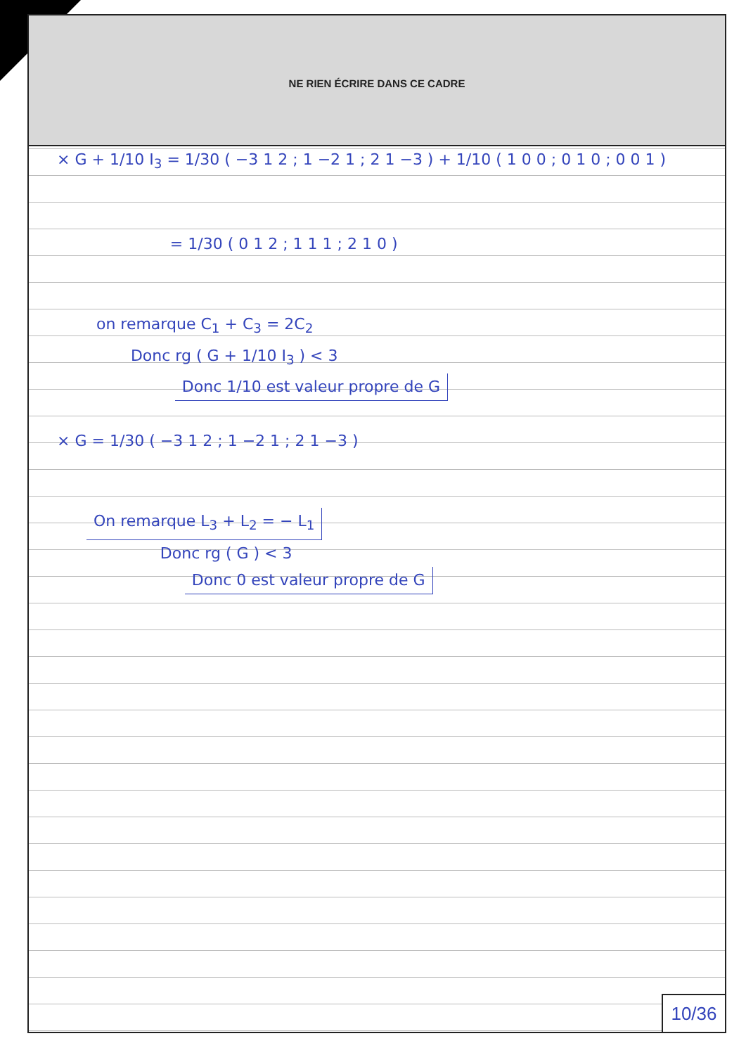NE RIEN ÉCRIRE DANS CE CADRE
× G + 1/10 I<sub>3</sub> = 1/30 ( −3 1 2 ; 1 −2 1 ; 2 1 −3 ) + 1/10 ( 1 0 0 ; 0 1 0 ; 0 0 1 )
= 1/30 ( 0 1 2 ; 1 1 1 ; 2 1 0 )
on remarque C<sub>1</sub> + C<sub>3</sub> = 2C<sub>2</sub>
Donc rg ( G + 1/10 I<sub>3</sub> ) < 3
Donc 1/10 est valeur propre de G
× G = 1/30 ( −3 1 2 ; 1 −2 1 ; 2 1 −3 )
On remarque L<sub>3</sub> + L<sub>2</sub> = − L<sub>1</sub>
Donc rg ( G ) < 3
Donc 0 est valeur propre de G
10/36